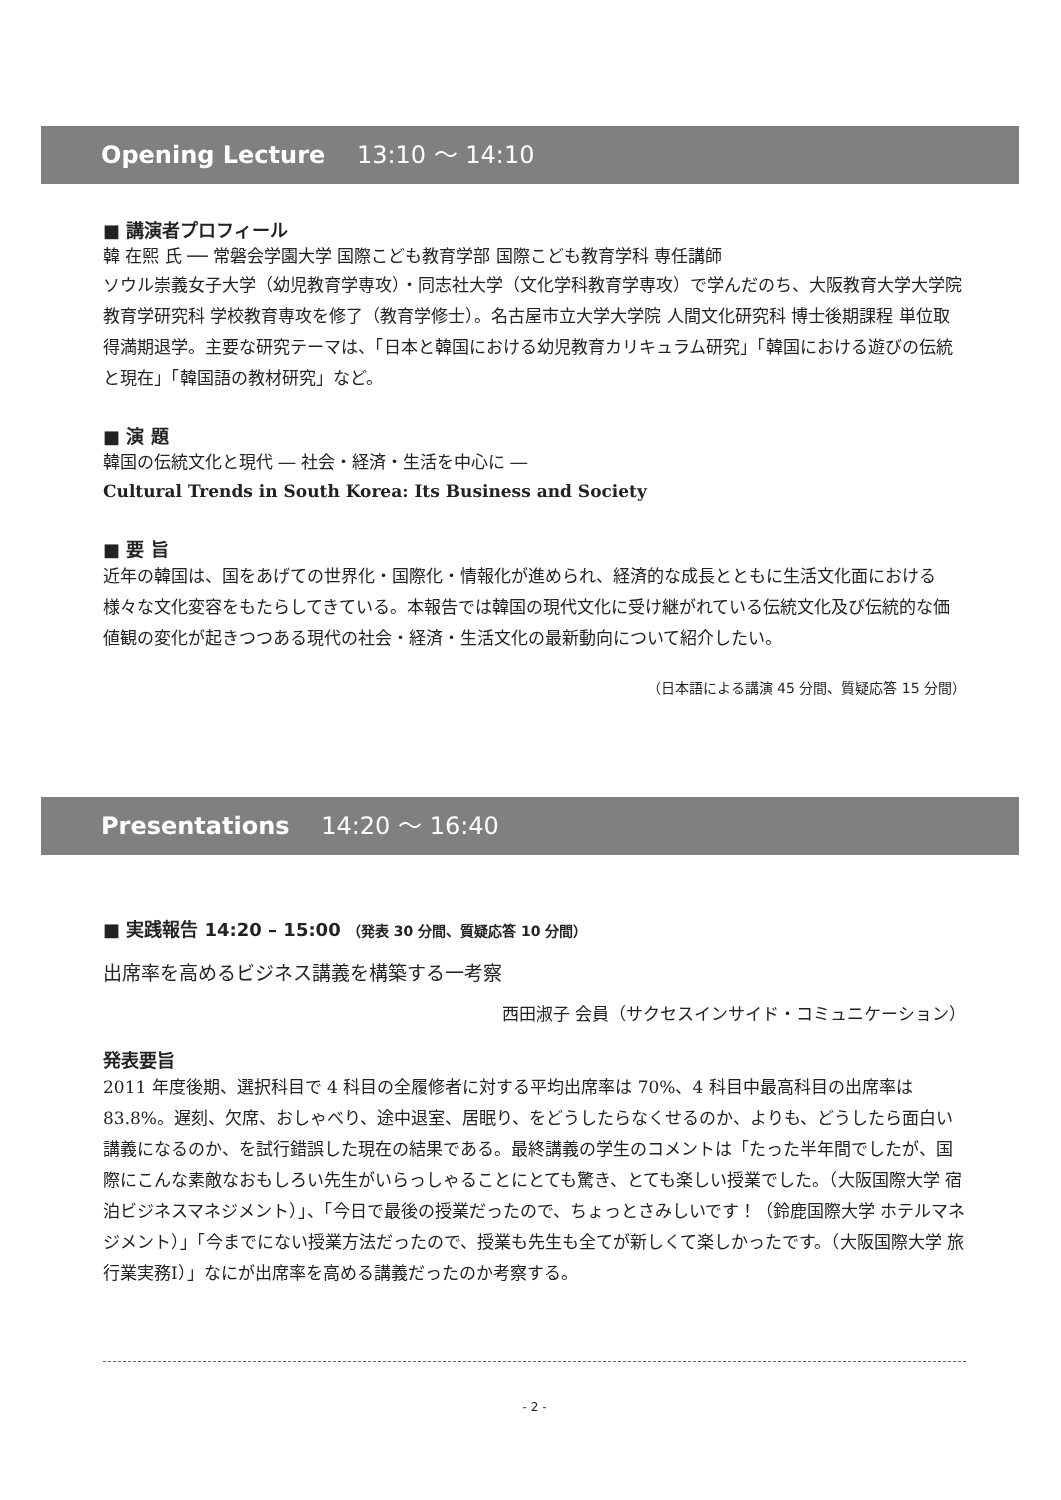Opening Lecture 13:10 ～ 14:10
■ 講演者プロフィール
韓 在熙 氏 ── 常磐会学園大学 国際こども教育学部 国際こども教育学科 専任講師
ソウル崇義女子大学（幼児教育学専攻）・同志社大学（文化学科教育学専攻）で学んだのち、大阪教育大学大学院 教育学研究科 学校教育専攻を修了（教育学修士）。名古屋市立大学大学院 人間文化研究科 博士後期課程 単位取得満期退学。主要な研究テーマは、「日本と韓国における幼児教育カリキュラム研究」「韓国における遊びの伝統と現在」「韓国語の教材研究」など。
■ 演 題
韓国の伝統文化と現代 ― 社会・経済・生活を中心に ―
Cultural Trends in South Korea: Its Business and Society
■ 要 旨
近年の韓国は、国をあげての世界化・国際化・情報化が進められ、経済的な成長とともに生活文化面における様々な文化変容をもたらしてきている。本報告では韓国の現代文化に受け継がれている伝統文化及び伝統的な価値観の変化が起きつつある現代の社会・経済・生活文化の最新動向について紹介したい。
（日本語による講演 45 分間、質疑応答 15 分間）
Presentations 14:20 ～ 16:40
■ 実践報告 14:20 – 15:00 （発表 30 分間、質疑応答 10 分間）
出席率を高めるビジネス講義を構築する一考察
西田淑子 会員（サクセスインサイド・コミュニケーション）
発表要旨
2011 年度後期、選択科目で 4 科目の全履修者に対する平均出席率は 70%、4 科目中最高科目の出席率は 83.8%。遅刻、欠席、おしゃべり、途中退室、居眠り、をどうしたらなくせるのか、よりも、どうしたら面白い講義になるのか、を試行錯誤した現在の結果である。最終講義の学生のコメントは「たった半年間でしたが、国際にこんな素敵なおもしろい先生がいらっしゃることにとても驚き、とても楽しい授業でした。（大阪国際大学 宿泊ビジネスマネジメント）」、「今日で最後の授業だったので、ちょっとさみしいです！（鈴鹿国際大学 ホテルマネジメント）」「今までにない授業方法だったので、授業も先生も全てが新しくて楽しかったです。（大阪国際大学 旅行業実務Ⅰ）」なにが出席率を高める講義だったのか考察する。
- 2 -